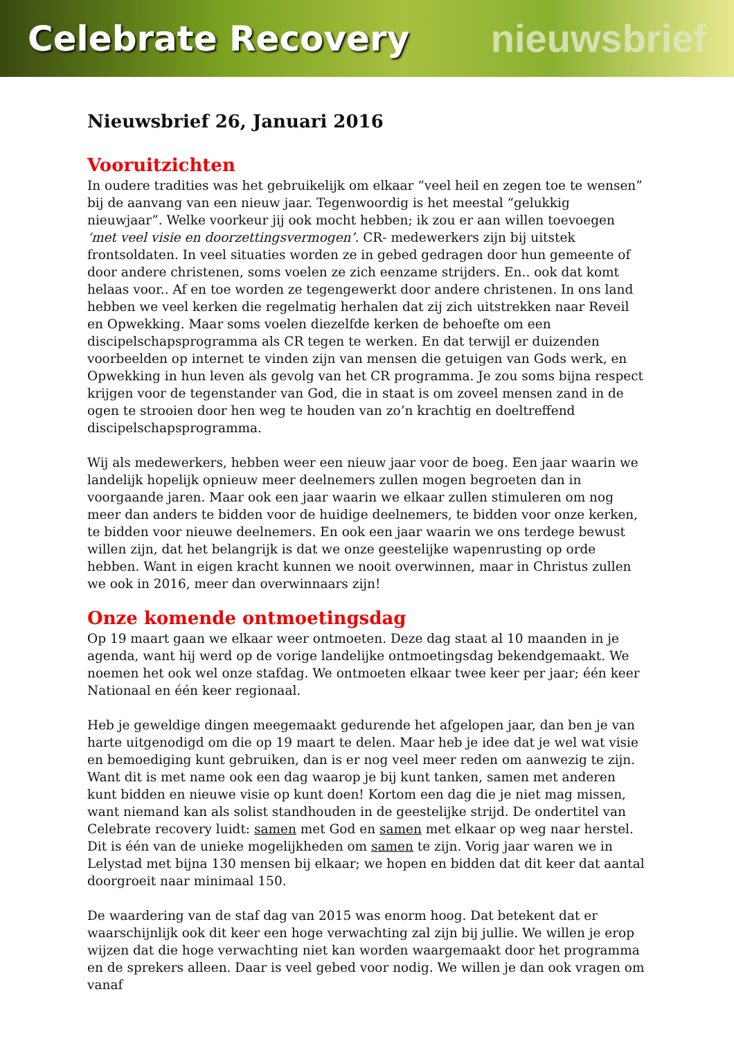Celebrate Recovery nieuwsbrief
Nieuwsbrief 26, Januari 2016
Vooruitzichten
In oudere tradities was het gebruikelijk om elkaar “veel heil en zegen toe te wensen” bij de aanvang van een nieuw jaar. Tegenwoordig is het meestal “gelukkig nieuwjaar”. Welke voorkeur jij ook mocht hebben; ik zou er aan willen toevoegen ‘met veel visie en doorzettingsvermogen’. CR- medewerkers zijn bij uitstek frontsoldaten. In veel situaties worden ze in gebed gedragen door hun gemeente of door andere christenen, soms voelen ze zich eenzame strijders. En.. ook dat komt helaas voor.. Af en toe worden ze tegengewerkt door andere christenen. In ons land hebben we veel kerken die regelmatig herhalen dat zij zich uitstrekken naar Reveil en Opwekking. Maar soms voelen diezelfde kerken de behoefte om een discipelschapsprogramma als CR tegen te werken. En dat terwijl er duizenden voorbeelden op internet te vinden zijn van mensen die getuigen van Gods werk, en Opwekking in hun leven als gevolg van het CR programma. Je zou soms bijna respect krijgen voor de tegenstander van God, die in staat is om zoveel mensen zand in de ogen te strooien door hen weg te houden van zo’n krachtig en doeltreffend discipelschapsprogramma.
Wij als medewerkers, hebben weer een nieuw jaar voor de boeg. Een jaar waarin we landelijk hopelijk opnieuw meer deelnemers zullen mogen begroeten dan in voorgaande jaren. Maar ook een jaar waarin we elkaar zullen stimuleren om nog meer dan anders te bidden voor de huidige deelnemers, te bidden voor onze kerken, te bidden voor nieuwe deelnemers. En ook een jaar waarin we ons terdege bewust willen zijn, dat het belangrijk is dat we onze geestelijke wapenrusting op orde hebben. Want in eigen kracht kunnen we nooit overwinnen, maar in Christus zullen we ook in 2016, meer dan overwinnaars zijn!
Onze komende ontmoetingsdag
Op 19 maart gaan we elkaar weer ontmoeten. Deze dag staat al 10 maanden in je agenda, want hij werd op de vorige landelijke ontmoetingsdag bekendgemaakt. We noemen het ook wel onze stafdag. We ontmoeten elkaar twee keer per jaar; één keer Nationaal en één keer regionaal.
Heb je geweldige dingen meegemaakt gedurende het afgelopen jaar, dan ben je van harte uitgenodigd om die op 19 maart te delen. Maar heb je idee dat je wel wat visie en bemoediging kunt gebruiken, dan is er nog veel meer reden om aanwezig te zijn. Want dit is met name ook een dag waarop je bij kunt tanken, samen met anderen kunt bidden en nieuwe visie op kunt doen! Kortom een dag die je niet mag missen, want niemand kan als solist standhouden in de geestelijke strijd. De ondertitel van Celebrate recovery luidt: samen met God en samen met elkaar op weg naar herstel. Dit is één van de unieke mogelijkheden om samen te zijn. Vorig jaar waren we in Lelystad met bijna 130 mensen bij elkaar; we hopen en bidden dat dit keer dat aantal doorgroeit naar minimaal 150.
De waardering van de staf dag van 2015 was enorm hoog. Dat betekent dat er waarschijnlijk ook dit keer een hoge verwachting zal zijn bij jullie. We willen je erop wijzen dat die hoge verwachting niet kan worden waargemaakt door het programma en de sprekers alleen. Daar is veel gebed voor nodig. We willen je dan ook vragen om vanaf